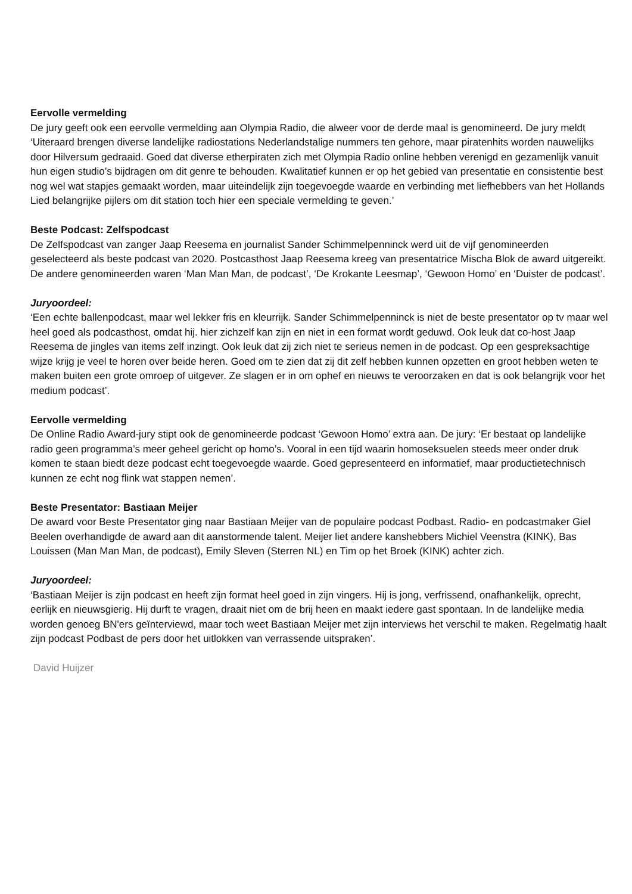Eervolle vermelding
De jury geeft ook een eervolle vermelding aan Olympia Radio, die alweer voor de derde maal is genomineerd. De jury meldt ‘Uiteraard brengen diverse landelijke radiostations Nederlandstalige nummers ten gehore, maar piratenhits worden nauwelijks door Hilversum gedraaid. Goed dat diverse etherpiraten zich met Olympia Radio online hebben verenigd en gezamenlijk vanuit hun eigen studio’s bijdragen om dit genre te behouden. Kwalitatief kunnen er op het gebied van presentatie en consistentie best nog wel wat stapjes gemaakt worden, maar uiteindelijk zijn toegevoegde waarde en verbinding met liefhebbers van het Hollands Lied belangrijke pijlers om dit station toch hier een speciale vermelding te geven.’
Beste Podcast: Zelfspodcast
De Zelfspodcast van zanger Jaap Reesema en journalist Sander Schimmelpenninck werd uit de vijf genomineerden geselecteerd als beste podcast van 2020. Postcasthost Jaap Reesema kreeg van presentatrice Mischa Blok de award uitgereikt. De andere genomineerden waren ‘Man Man Man, de podcast’, ‘De Krokante Leesmap’, ‘Gewoon Homo’ en ‘Duister de podcast’.
Juryoordeel:
‘Een echte ballenpodcast, maar wel lekker fris en kleurrijk. Sander Schimmelpenninck is niet de beste presentator op tv maar wel heel goed als podcasthost, omdat hij. hier zichzelf kan zijn en niet in een format wordt geduwd. Ook leuk dat co-host Jaap Reesema de jingles van items zelf inzingt. Ook leuk dat zij zich niet te serieus nemen in de podcast. Op een gespreksachtige wijze krijg je veel te horen over beide heren. Goed om te zien dat zij dit zelf hebben kunnen opzetten en groot hebben weten te maken buiten een grote omroep of uitgever. Ze slagen er in om ophef en nieuws te veroorzaken en dat is ook belangrijk voor het medium podcast’.
Eervolle vermelding
De Online Radio Award-jury stipt ook de genomineerde podcast ‘Gewoon Homo’ extra aan. De jury: ‘Er bestaat op landelijke radio geen programma’s meer geheel gericht op homo’s. Vooral in een tijd waarin homoseksuelen steeds meer onder druk komen te staan biedt deze podcast echt toegevoegde waarde. Goed gepresenteerd en informatief, maar productietechnisch kunnen ze echt nog flink wat stappen nemen’.
Beste Presentator: Bastiaan Meijer
De award voor Beste Presentator ging naar Bastiaan Meijer van de populaire podcast Podbast. Radio- en podcastmaker Giel Beelen overhandigde de award aan dit aanstormende talent. Meijer liet andere kanshebbers Michiel Veenstra (KINK), Bas Louissen (Man Man Man, de podcast), Emily Sleven (Sterren NL) en Tim op het Broek (KINK) achter zich.
Juryoordeel:
‘Bastiaan Meijer is zijn podcast en heeft zijn format heel goed in zijn vingers. Hij is jong, verfrissend, onafhankelijk, oprecht, eerlijk en nieuwsgierig. Hij durft te vragen, draait niet om de brij heen en maakt iedere gast spontaan. In de landelijke media worden genoeg BN'ers geïnterviewd, maar toch weet Bastiaan Meijer met zijn interviews het verschil te maken. Regelmatig haalt zijn podcast Podbast de pers door het uitlokken van verrassende uitspraken’.
David Huijzer